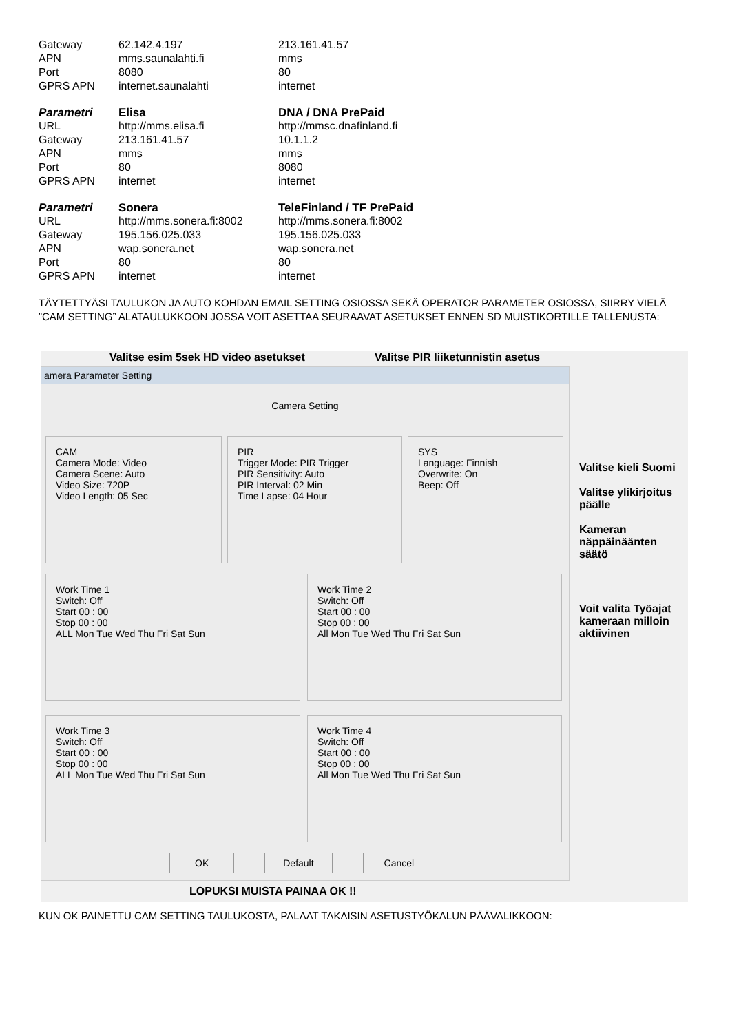| Gateway | 62.142.4.197 | 213.161.41.57 |
| APN | mms.saunalahti.fi | mms |
| Port | 8080 | 80 |
| GPRS APN | internet.saunalahti | internet |
| Parametri | Elisa | DNA / DNA PrePaid |
| --- | --- | --- |
| URL | http://mms.elisa.fi | http://mmsc.dnafinland.fi |
| Gateway | 213.161.41.57 | 10.1.1.2 |
| APN | mms | mms |
| Port | 80 | 8080 |
| GPRS APN | internet | internet |
| Parametri | Sonera | TeleFinland / TF PrePaid |
| --- | --- | --- |
| URL | http://mms.sonera.fi:8002 | http://mms.sonera.fi:8002 |
| Gateway | 195.156.025.033 | 195.156.025.033 |
| APN | wap.sonera.net | wap.sonera.net |
| Port | 80 | 80 |
| GPRS APN | internet | internet |
TÄYTETTYÄSI TAULUKON JA AUTO KOHDAN EMAIL SETTING OSIOSSA SEKÄ OPERATOR PARAMETER OSIOSSA, SIIRRY VIELÄ ”CAM SETTING” ALATAULUKKOON JOSSA VOIT ASETTAA SEURAAVAT ASETUKSET ENNEN SD MUISTIKORTILLE TALLENUSTA:
Valitse esim 5sek HD video asetukset
Valitse PIR liiketunnistin asetus
amera Parameter Setting
Camera Setting
CAM
Camera Mode: Video
Camera Scene: Auto
Video Size: 720P
Video Length: 05 Sec
PIR
Trigger Mode: PIR Trigger
PIR Sensitivity: Auto
PIR Interval: 02 Min
Time Lapse: 04 Hour
SYS
Language: Finnish
Overwrite: On
Beep: Off
Work Time 1
Switch: Off
Start 00 : 00
Stop 00 : 00
ALL Mon Tue Wed Thu Fri Sat Sun
Work Time 2
Switch: Off
Start 00 : 00
Stop 00 : 00
All Mon Tue Wed Thu Fri Sat Sun
Work Time 3
Switch: Off
Start 00 : 00
Stop 00 : 00
ALL Mon Tue Wed Thu Fri Sat Sun
Work Time 4
Switch: Off
Start 00 : 00
Stop 00 : 00
All Mon Tue Wed Thu Fri Sat Sun
OK Default Cancel
Valitse kieli Suomi
Valitse ylikirjoitus päälle
Kameran näppäinäänten säätö
Voit valita Työajat kameraan milloin aktiivinen
LOPUKSI MUISTA PAINAA OK !!
KUN OK PAINETTU CAM SETTING TAULUKOSTA, PALAAT TAKAISIN ASETUSTYÖKALUN PÄÄVALIKKOON: